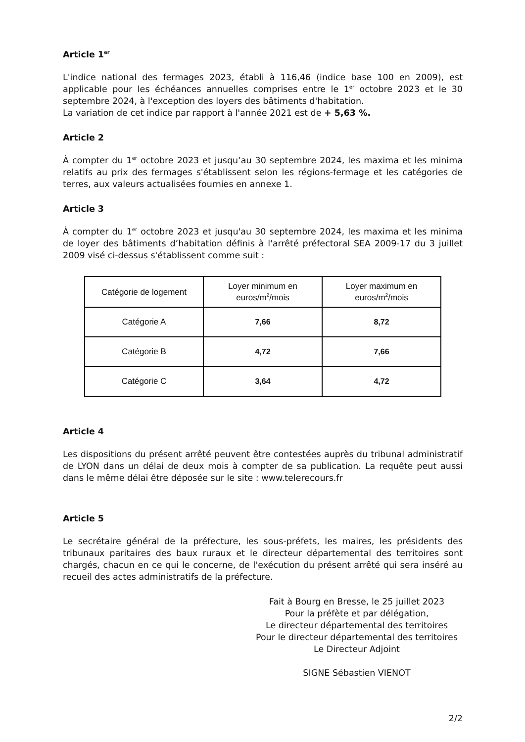Article 1<sup>er</sup>
L'indice national des fermages 2023, établi à 116,46 (indice base 100 en 2009), est applicable pour les échéances annuelles comprises entre le 1<sup>er</sup> octobre 2023 et le 30 septembre 2024, à l'exception des loyers des bâtiments d'habitation.
La variation de cet indice par rapport à l'année 2021 est de + 5,63 %.
Article 2
À compter du 1<sup>er</sup> octobre 2023 et jusqu’au 30 septembre 2024, les maxima et les minima relatifs au prix des fermages s'établissent selon les régions-fermage et les catégories de terres, aux valeurs actualisées fournies en annexe 1.
Article 3
À compter du 1<sup>er</sup> octobre 2023 et jusqu'au 30 septembre 2024, les maxima et les minima de loyer des bâtiments d’habitation définis à l'arrêté préfectoral SEA 2009-17 du 3 juillet 2009 visé ci-dessus s'établissent comme suit :
| Catégorie de logement | Loyer minimum en euros/m<sup>2</sup>/mois | Loyer maximum en euros/m<sup>2</sup>/mois |
| --- | --- | --- |
| Catégorie A | 7,66 | 8,72 |
| Catégorie B | 4,72 | 7,66 |
| Catégorie C | 3,64 | 4,72 |
Article 4
Les dispositions du présent arrêté peuvent être contestées auprès du tribunal administratif de LYON dans un délai de deux mois à compter de sa publication. La requête peut aussi dans le même délai être déposée sur le site : www.telerecours.fr
Article 5
Le secrétaire général de la préfecture, les sous-préfets, les maires, les présidents des tribunaux paritaires des baux ruraux et le directeur départemental des territoires sont chargés, chacun en ce qui le concerne, de l'exécution du présent arrêté qui sera inséré au recueil des actes administratifs de la préfecture.
Fait à Bourg en Bresse, le 25 juillet 2023
Pour la préfète et par délégation,
Le directeur départemental des territoires
Pour le directeur départemental des territoires
Le Directeur Adjoint
SIGNE Sébastien VIENOT
2/2